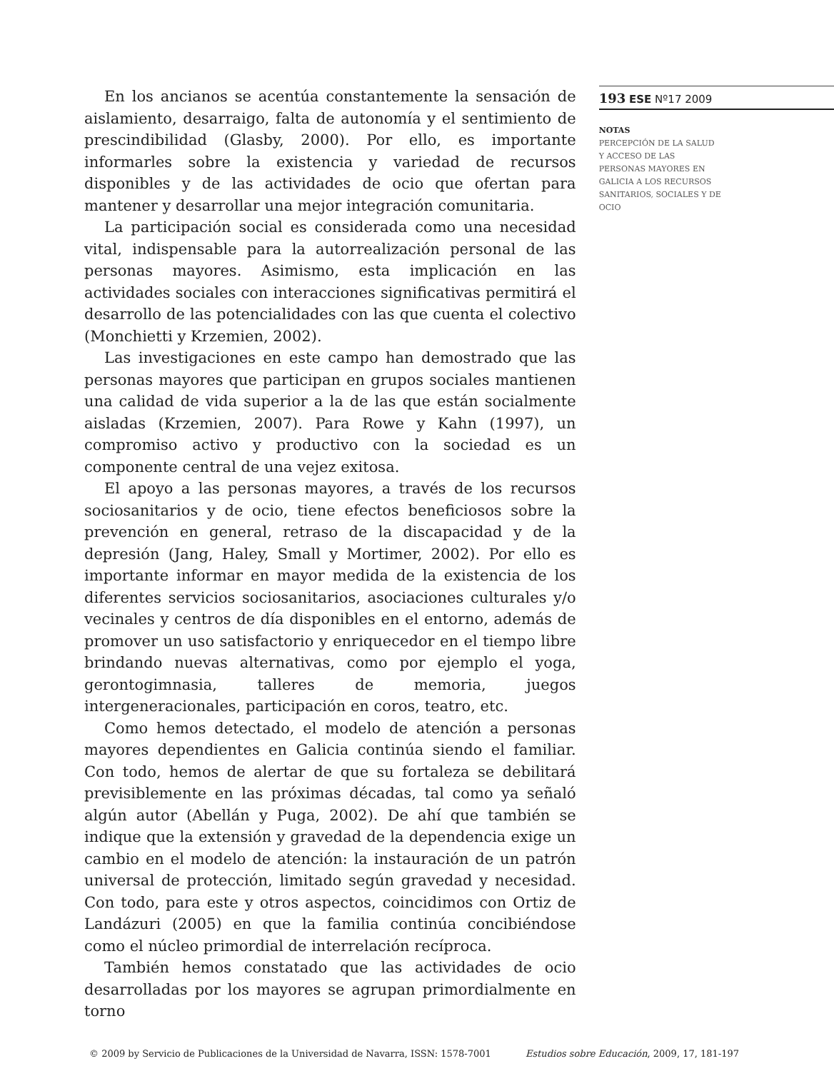En los ancianos se acentúa constantemente la sensación de aislamiento, desarraigo, falta de autonomía y el sentimiento de prescindibilidad (Glasby, 2000). Por ello, es importante informarles sobre la existencia y variedad de recursos disponibles y de las actividades de ocio que ofertan para mantener y desarrollar una mejor integración comunitaria.
La participación social es considerada como una necesidad vital, indispensable para la autorrealización personal de las personas mayores. Asimismo, esta implicación en las actividades sociales con interacciones significativas permitirá el desarrollo de las potencialidades con las que cuenta el colectivo (Monchietti y Krzemien, 2002).
Las investigaciones en este campo han demostrado que las personas mayores que participan en grupos sociales mantienen una calidad de vida superior a la de las que están socialmente aisladas (Krzemien, 2007). Para Rowe y Kahn (1997), un compromiso activo y productivo con la sociedad es un componente central de una vejez exitosa.
El apoyo a las personas mayores, a través de los recursos sociosanitarios y de ocio, tiene efectos beneficiosos sobre la prevención en general, retraso de la discapacidad y de la depresión (Jang, Haley, Small y Mortimer, 2002). Por ello es importante informar en mayor medida de la existencia de los diferentes servicios sociosanitarios, asociaciones culturales y/o vecinales y centros de día disponibles en el entorno, además de promover un uso satisfactorio y enriquecedor en el tiempo libre brindando nuevas alternativas, como por ejemplo el yoga, gerontogimnasia, talleres de memoria, juegos intergeneracionales, participación en coros, teatro, etc.
Como hemos detectado, el modelo de atención a personas mayores dependientes en Galicia continúa siendo el familiar. Con todo, hemos de alertar de que su fortaleza se debilitará previsiblemente en las próximas décadas, tal como ya señaló algún autor (Abellán y Puga, 2002). De ahí que también se indique que la extensión y gravedad de la dependencia exige un cambio en el modelo de atención: la instauración de un patrón universal de protección, limitado según gravedad y necesidad. Con todo, para este y otros aspectos, coincidimos con Ortiz de Landázuri (2005) en que la familia continúa concibiéndose como el núcleo primordial de interrelación recíproca.
También hemos constatado que las actividades de ocio desarrolladas por los mayores se agrupan primordialmente en torno
193 ESE Nº17 2009
NOTAS
PERCEPCIÓN DE LA SALUD
Y ACCESO DE LAS
PERSONAS MAYORES EN
GALICIA A LOS RECURSOS
SANITARIOS, SOCIALES Y DE
OCIO
© 2009 by Servicio de Publicaciones de la Universidad de Navarra, ISSN: 1578-7001 Estudios sobre Educación, 2009, 17, 181-197